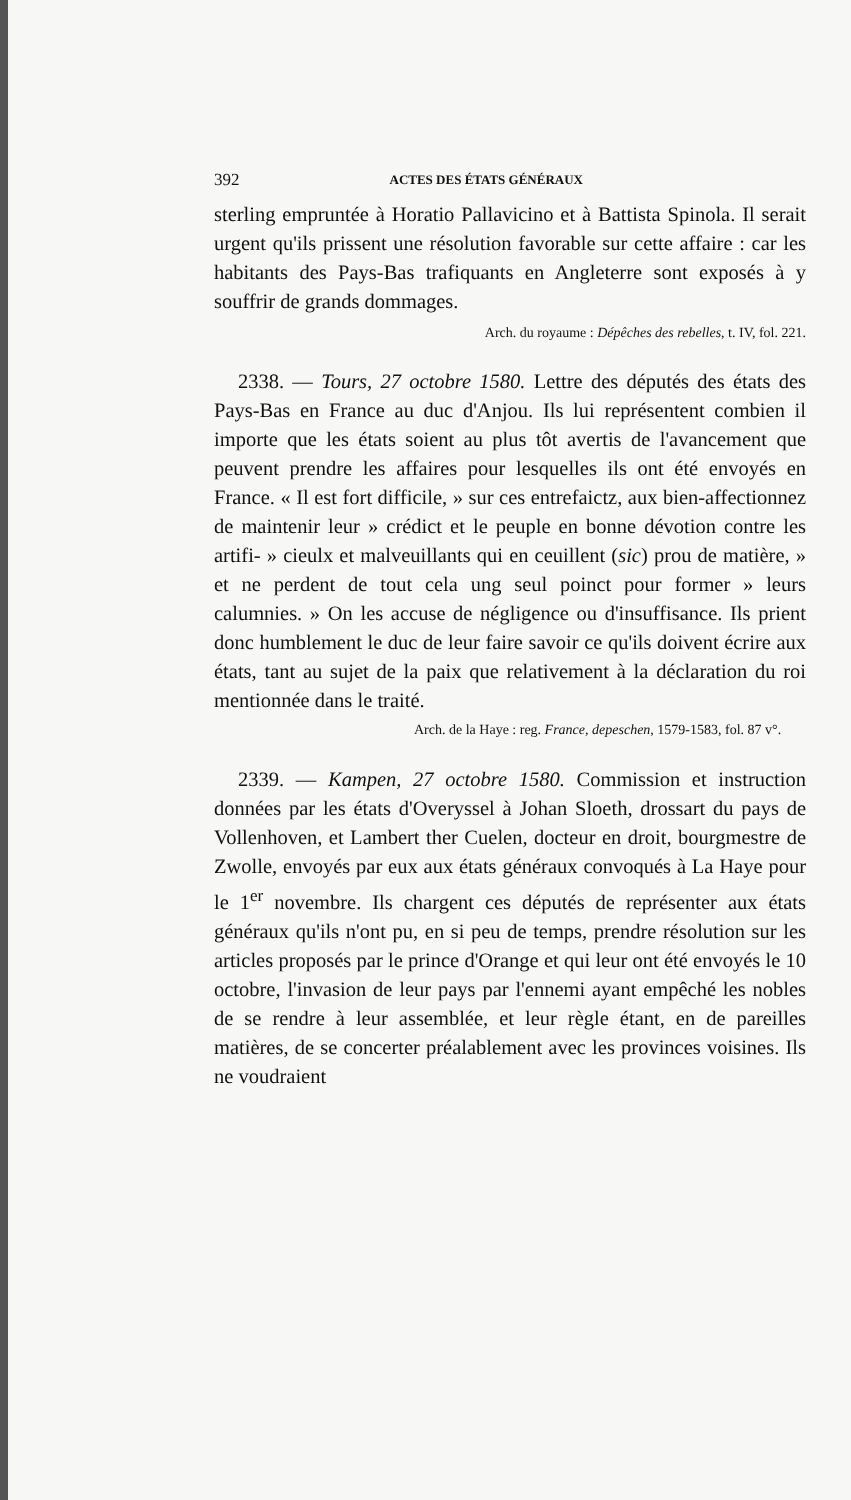392 ACTES DES ÉTATS GÉNÉRAUX
sterling empruntée à Horatio Pallavicino et à Battista Spinola. Il serait urgent qu'ils prissent une résolution favorable sur cette affaire : car les habitants des Pays-Bas trafiquants en Angleterre sont exposés à y souffrir de grands dommages.
Arch. du royaume : Dépêches des rebelles, t. IV, fol. 221.
2338. — Tours, 27 octobre 1580. Lettre des députés des états des Pays-Bas en France au duc d'Anjou. Ils lui représentent combien il importe que les états soient au plus tôt avertis de l'avancement que peuvent prendre les affaires pour lesquelles ils ont été envoyés en France. « Il est fort difficile, » sur ces entrefaictz, aux bien-affectionnez de maintenir leur » crédict et le peuple en bonne dévotion contre les artifi- » cieulx et malveuillants qui en ceuillent (sic) prou de matière, » et ne perdent de tout cela ung seul poinct pour former » leurs calumnies. » On les accuse de négligence ou d'insuffisance. Ils prient donc humblement le duc de leur faire savoir ce qu'ils doivent écrire aux états, tant au sujet de la paix que relativement à la déclaration du roi mentionnée dans le traité.
Arch. de la Haye : reg. France, depeschen, 1579-1583, fol. 87 v°.
2339. — Kampen, 27 octobre 1580. Commission et instruction données par les états d'Overyssel à Johan Sloeth, drossart du pays de Vollenhoven, et Lambert ther Cuelen, docteur en droit, bourgmestre de Zwolle, envoyés par eux aux états généraux convoqués à La Haye pour le 1<sup>er</sup> novembre. Ils chargent ces députés de représenter aux états généraux qu'ils n'ont pu, en si peu de temps, prendre résolution sur les articles proposés par le prince d'Orange et qui leur ont été envoyés le 10 octobre, l'invasion de leur pays par l'ennemi ayant empêché les nobles de se rendre à leur assemblée, et leur règle étant, en de pareilles matières, de se concerter préalablement avec les provinces voisines. Ils ne voudraient